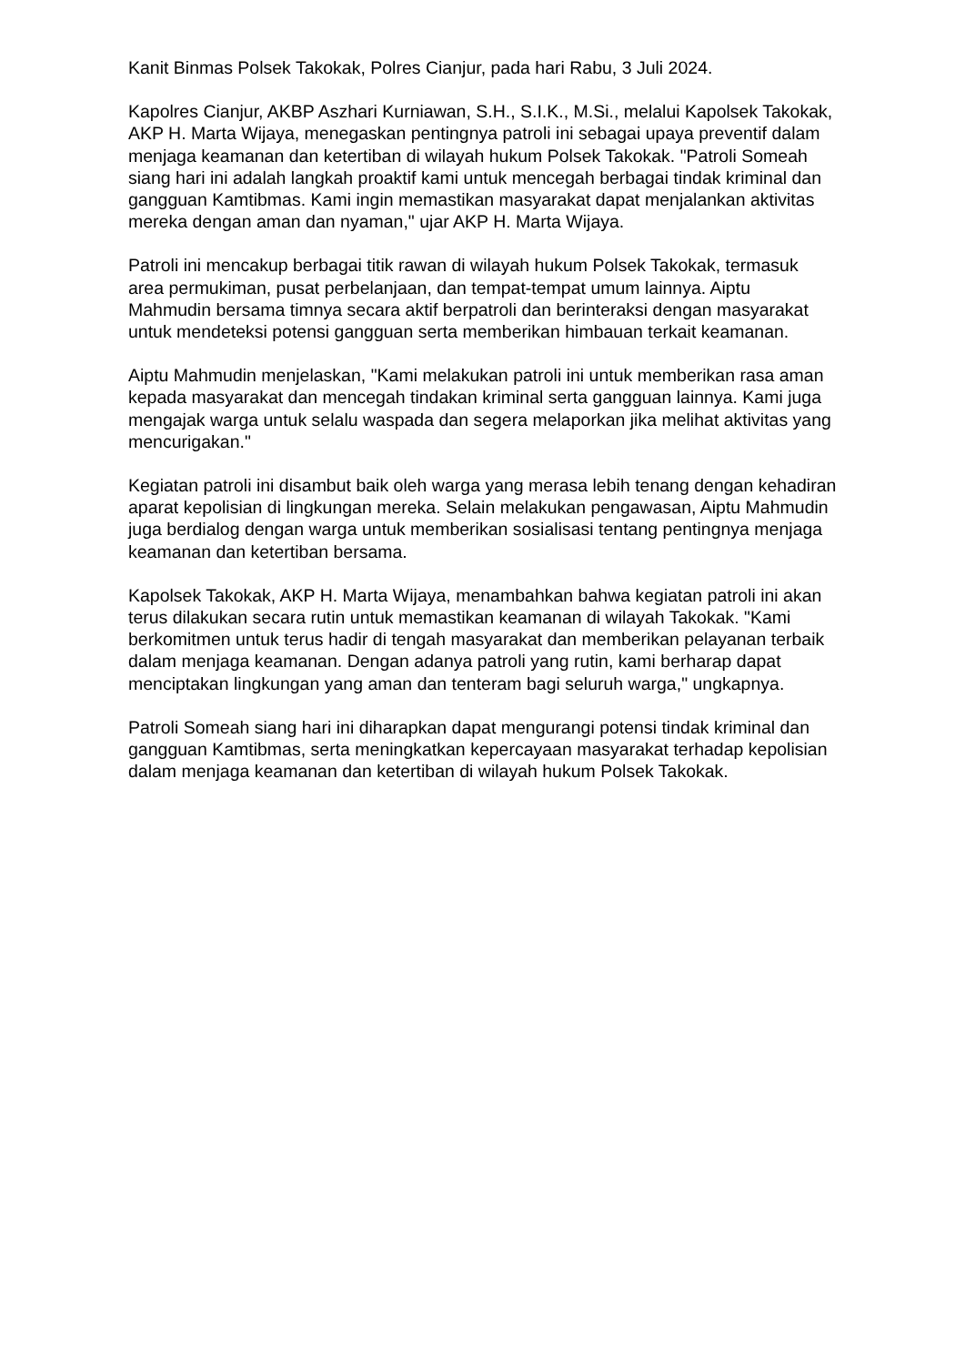Kanit Binmas Polsek Takokak, Polres Cianjur, pada hari Rabu, 3 Juli 2024.
Kapolres Cianjur, AKBP Aszhari Kurniawan, S.H., S.I.K., M.Si., melalui Kapolsek Takokak, AKP H. Marta Wijaya, menegaskan pentingnya patroli ini sebagai upaya preventif dalam menjaga keamanan dan ketertiban di wilayah hukum Polsek Takokak. "Patroli Someah siang hari ini adalah langkah proaktif kami untuk mencegah berbagai tindak kriminal dan gangguan Kamtibmas. Kami ingin memastikan masyarakat dapat menjalankan aktivitas mereka dengan aman dan nyaman," ujar AKP H. Marta Wijaya.
Patroli ini mencakup berbagai titik rawan di wilayah hukum Polsek Takokak, termasuk area permukiman, pusat perbelanjaan, dan tempat-tempat umum lainnya. Aiptu Mahmudin bersama timnya secara aktif berpatroli dan berinteraksi dengan masyarakat untuk mendeteksi potensi gangguan serta memberikan himbauan terkait keamanan.
Aiptu Mahmudin menjelaskan, "Kami melakukan patroli ini untuk memberikan rasa aman kepada masyarakat dan mencegah tindakan kriminal serta gangguan lainnya. Kami juga mengajak warga untuk selalu waspada dan segera melaporkan jika melihat aktivitas yang mencurigakan."
Kegiatan patroli ini disambut baik oleh warga yang merasa lebih tenang dengan kehadiran aparat kepolisian di lingkungan mereka. Selain melakukan pengawasan, Aiptu Mahmudin juga berdialog dengan warga untuk memberikan sosialisasi tentang pentingnya menjaga keamanan dan ketertiban bersama.
Kapolsek Takokak, AKP H. Marta Wijaya, menambahkan bahwa kegiatan patroli ini akan terus dilakukan secara rutin untuk memastikan keamanan di wilayah Takokak. "Kami berkomitmen untuk terus hadir di tengah masyarakat dan memberikan pelayanan terbaik dalam menjaga keamanan. Dengan adanya patroli yang rutin, kami berharap dapat menciptakan lingkungan yang aman dan tenteram bagi seluruh warga," ungkapnya.
Patroli Someah siang hari ini diharapkan dapat mengurangi potensi tindak kriminal dan gangguan Kamtibmas, serta meningkatkan kepercayaan masyarakat terhadap kepolisian dalam menjaga keamanan dan ketertiban di wilayah hukum Polsek Takokak.